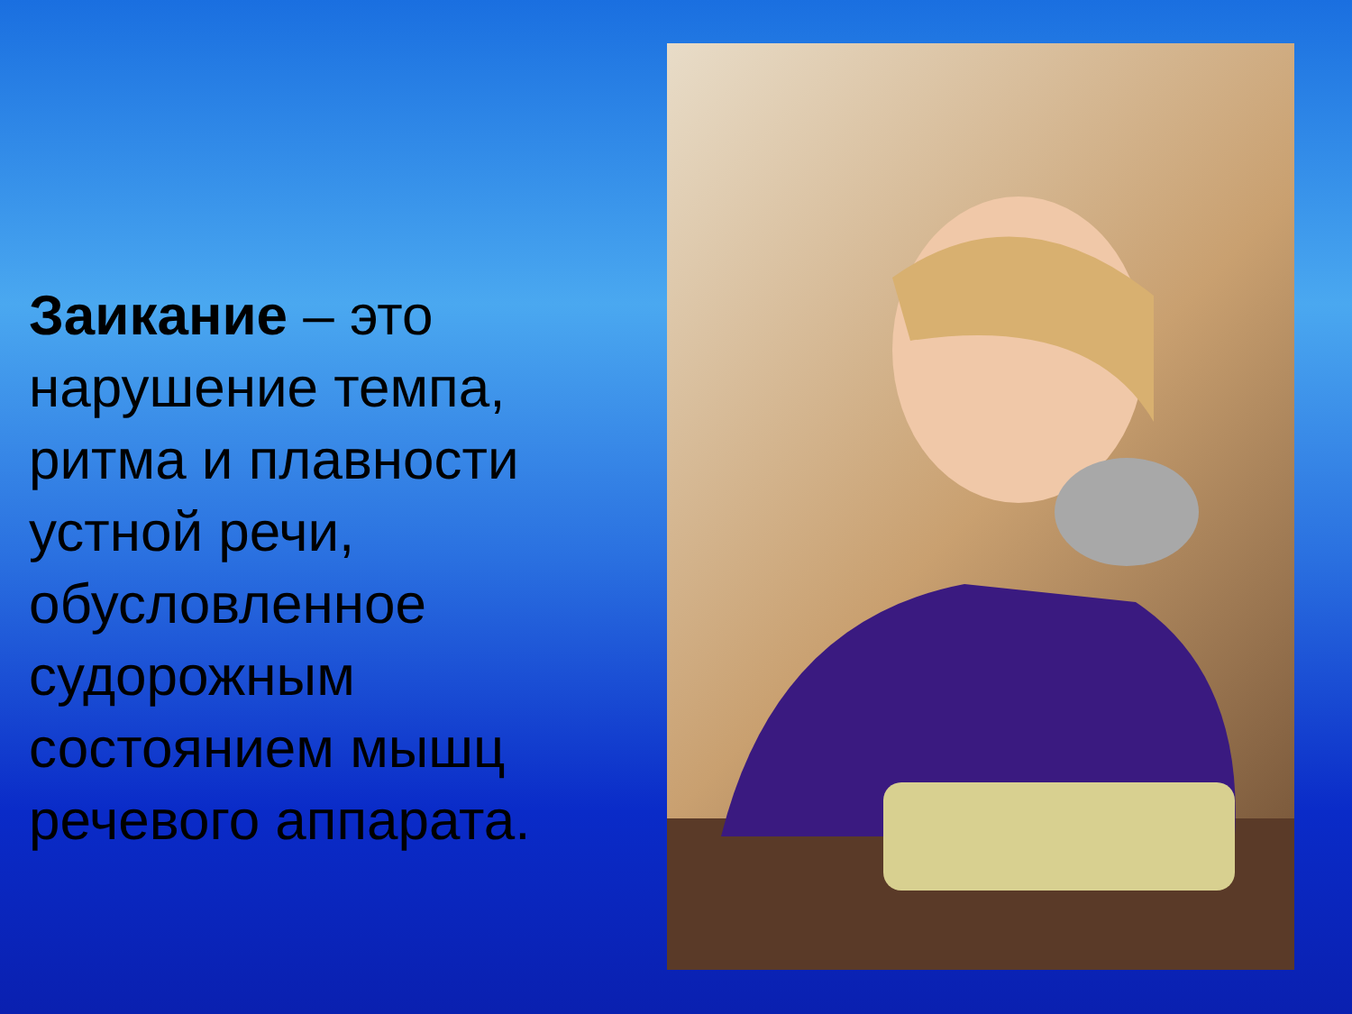Заикание – это нарушение темпа, ритма и плавности устной речи, обусловленное судорожным состоянием мышц речевого аппарата.